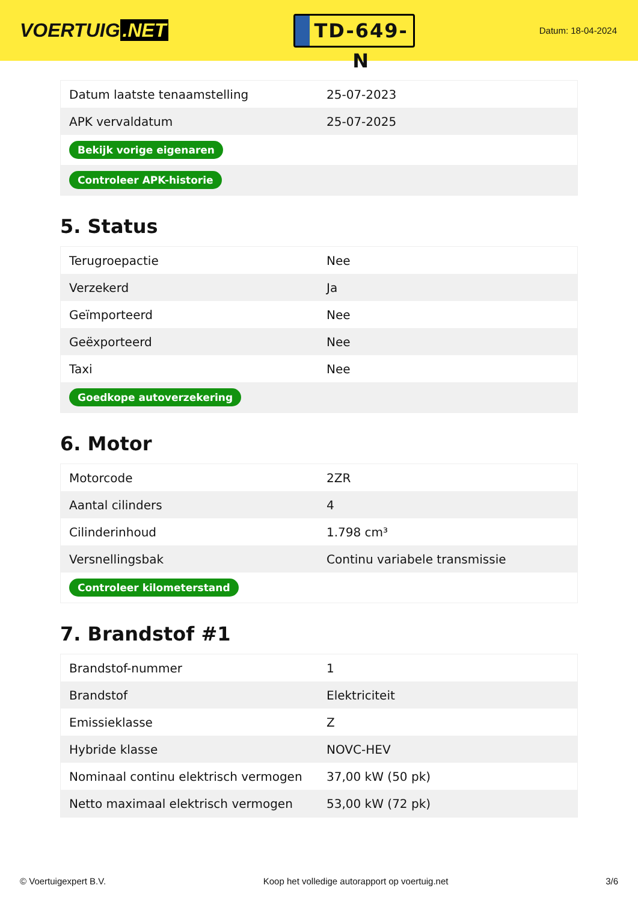VOERTUIG.NET
TD-649-N
Datum: 18-04-2024
| Datum laatste tenaamstelling | 25-07-2023 |
| APK vervaldatum | 25-07-2025 |
| Bekijk vorige eigenaren | |
| Controleer APK-historie | |
5. Status
| Terugroepactie | Nee |
| Verzekerd | Ja |
| Geïmporteerd | Nee |
| Geëxporteerd | Nee |
| Taxi | Nee |
| Goedkope autoverzekering | |
6. Motor
| Motorcode | 2ZR |
| Aantal cilinders | 4 |
| Cilinderinhoud | 1.798 cm³ |
| Versnellingsbak | Continu variabele transmissie |
| Controleer kilometerstand | |
7. Brandstof #1
| Brandstof-nummer | 1 |
| Brandstof | Elektriciteit |
| Emissieklasse | Z |
| Hybride klasse | NOVC-HEV |
| Nominaal continu elektrisch vermogen | 37,00 kW (50 pk) |
| Netto maximaal elektrisch vermogen | 53,00 kW (72 pk) |
© Voertuigexpert B.V. Koop het volledige autorapport op voertuig.net 3/6